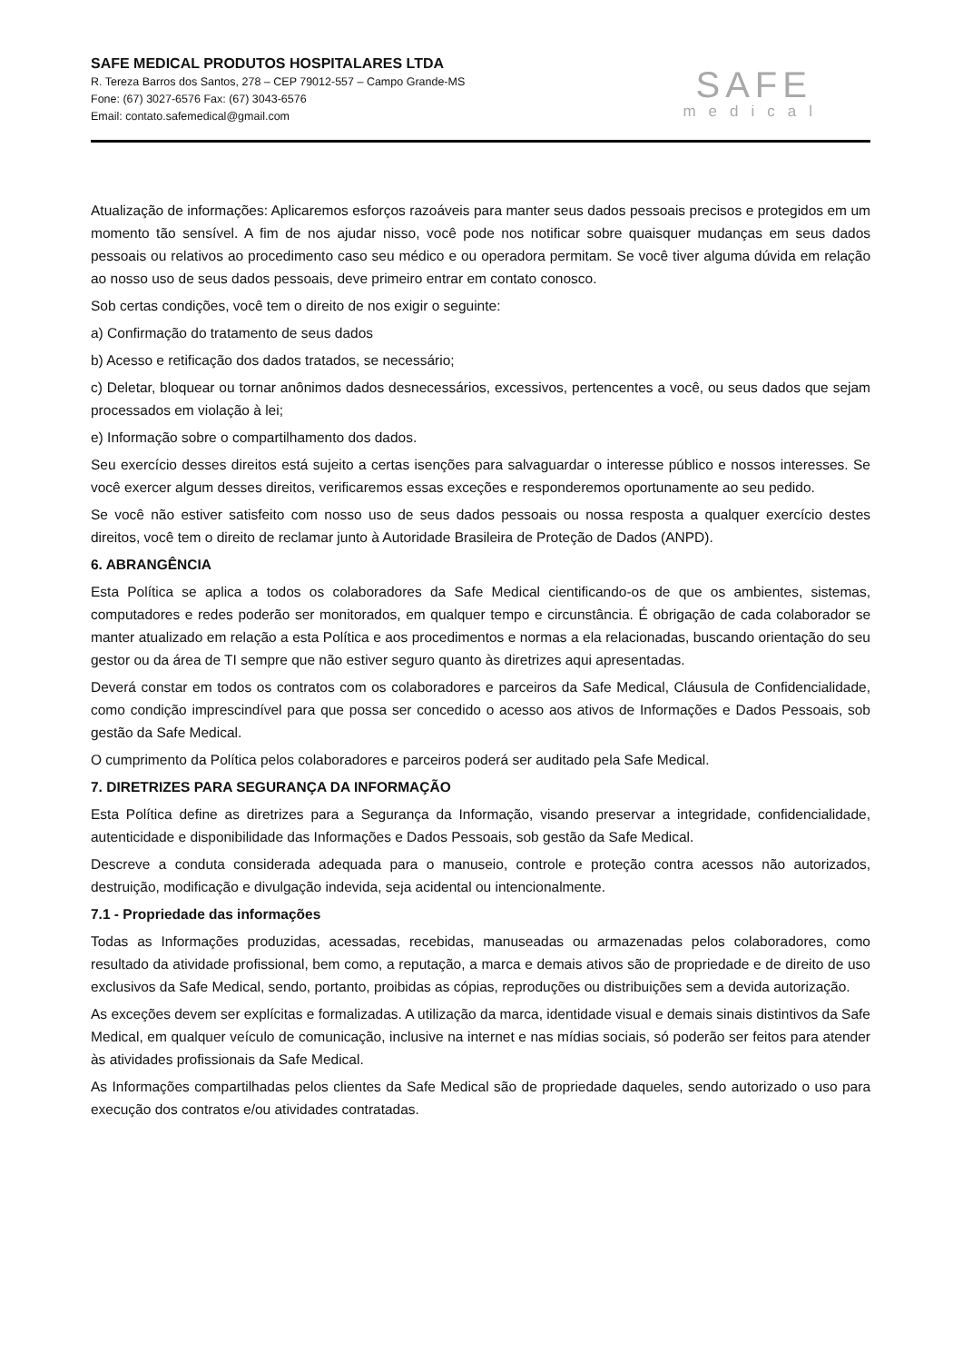SAFE MEDICAL PRODUTOS HOSPITALARES LTDA
R. Tereza Barros dos Santos, 278 – CEP 79012-557 – Campo Grande-MS
Fone: (67) 3027-6576 Fax: (67) 3043-6576
Email: contato.safemedical@gmail.com
SAFE
medical
Atualização de informações: Aplicaremos esforços razoáveis para manter seus dados pessoais precisos e protegidos em um momento tão sensível. A fim de nos ajudar nisso, você pode nos notificar sobre quaisquer mudanças em seus dados pessoais ou relativos ao procedimento caso seu médico e ou operadora permitam. Se você tiver alguma dúvida em relação ao nosso uso de seus dados pessoais, deve primeiro entrar em contato conosco.
Sob certas condições, você tem o direito de nos exigir o seguinte:
a) Confirmação do tratamento de seus dados
b) Acesso e retificação dos dados tratados, se necessário;
c) Deletar, bloquear ou tornar anônimos dados desnecessários, excessivos, pertencentes a você, ou seus dados que sejam processados em violação à lei;
e) Informação sobre o compartilhamento dos dados.
Seu exercício desses direitos está sujeito a certas isenções para salvaguardar o interesse público e nossos interesses. Se você exercer algum desses direitos, verificaremos essas exceções e responderemos oportunamente ao seu pedido.
Se você não estiver satisfeito com nosso uso de seus dados pessoais ou nossa resposta a qualquer exercício destes direitos, você tem o direito de reclamar junto à Autoridade Brasileira de Proteção de Dados (ANPD).
6. ABRANGÊNCIA
Esta Política se aplica a todos os colaboradores da Safe Medical cientificando-os de que os ambientes, sistemas, computadores e redes poderão ser monitorados, em qualquer tempo e circunstância. É obrigação de cada colaborador se manter atualizado em relação a esta Política e aos procedimentos e normas a ela relacionadas, buscando orientação do seu gestor ou da área de TI sempre que não estiver seguro quanto às diretrizes aqui apresentadas.
Deverá constar em todos os contratos com os colaboradores e parceiros da Safe Medical, Cláusula de Confidencialidade, como condição imprescindível para que possa ser concedido o acesso aos ativos de Informações e Dados Pessoais, sob gestão da Safe Medical.
O cumprimento da Política pelos colaboradores e parceiros poderá ser auditado pela Safe Medical.
7. DIRETRIZES PARA SEGURANÇA DA INFORMAÇÃO
Esta Política define as diretrizes para a Segurança da Informação, visando preservar a integridade, confidencialidade, autenticidade e disponibilidade das Informações e Dados Pessoais, sob gestão da Safe Medical.
Descreve a conduta considerada adequada para o manuseio, controle e proteção contra acessos não autorizados, destruição, modificação e divulgação indevida, seja acidental ou intencionalmente.
7.1 - Propriedade das informações
Todas as Informações produzidas, acessadas, recebidas, manuseadas ou armazenadas pelos colaboradores, como resultado da atividade profissional, bem como, a reputação, a marca e demais ativos são de propriedade e de direito de uso exclusivos da Safe Medical, sendo, portanto, proibidas as cópias, reproduções ou distribuições sem a devida autorização.
As exceções devem ser explícitas e formalizadas. A utilização da marca, identidade visual e demais sinais distintivos da Safe Medical, em qualquer veículo de comunicação, inclusive na internet e nas mídias sociais, só poderão ser feitos para atender às atividades profissionais da Safe Medical.
As Informações compartilhadas pelos clientes da Safe Medical são de propriedade daqueles, sendo autorizado o uso para execução dos contratos e/ou atividades contratadas.